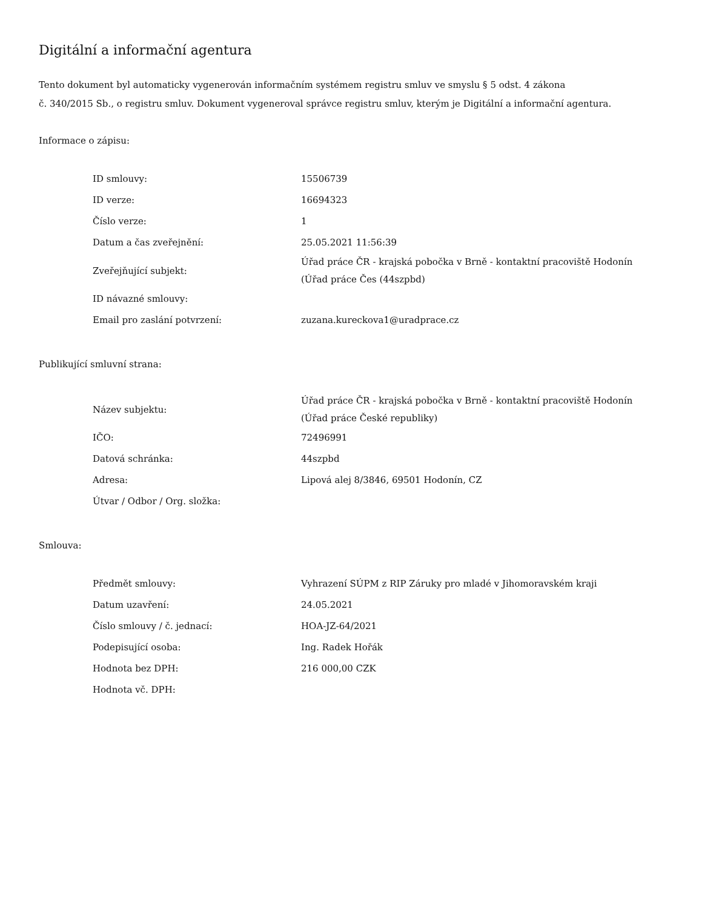Digitální a informační agentura
Tento dokument byl automaticky vygenerován informačním systémem registru smluv ve smyslu § 5 odst. 4 zákona
č. 340/2015 Sb., o registru smluv. Dokument vygeneroval správce registru smluv, kterým je Digitální a informační agentura.
Informace o zápisu:
| ID smlouvy: | 15506739 |
| ID verze: | 16694323 |
| Číslo verze: | 1 |
| Datum a čas zveřejnění: | 25.05.2021 11:56:39 |
| Zveřejňující subjekt: | Úřad práce ČR - krajská pobočka v Brně - kontaktní pracoviště Hodonín (Úřad práce Čes (44szpbd) |
| ID návazné smlouvy: | |
| Email pro zaslání potvrzení: | zuzana.kureckova1@uradprace.cz |
Publikující smluvní strana:
| Název subjektu: | Úřad práce ČR - krajská pobočka v Brně - kontaktní pracoviště Hodonín (Úřad práce České republiky) |
| IČO: | 72496991 |
| Datová schránka: | 44szpbd |
| Adresa: | Lipová alej 8/3846, 69501 Hodonín, CZ |
| Útvar / Odbor / Org. složka: | |
Smlouva:
| Předmět smlouvy: | Vyhrazení SÚPM z RIP Záruky pro mladé v Jihomoravském kraji |
| Datum uzavření: | 24.05.2021 |
| Číslo smlouvy / č. jednací: | HOA-JZ-64/2021 |
| Podepisující osoba: | Ing. Radek Hořák |
| Hodnota bez DPH: | 216 000,00 CZK |
| Hodnota vč. DPH: | |